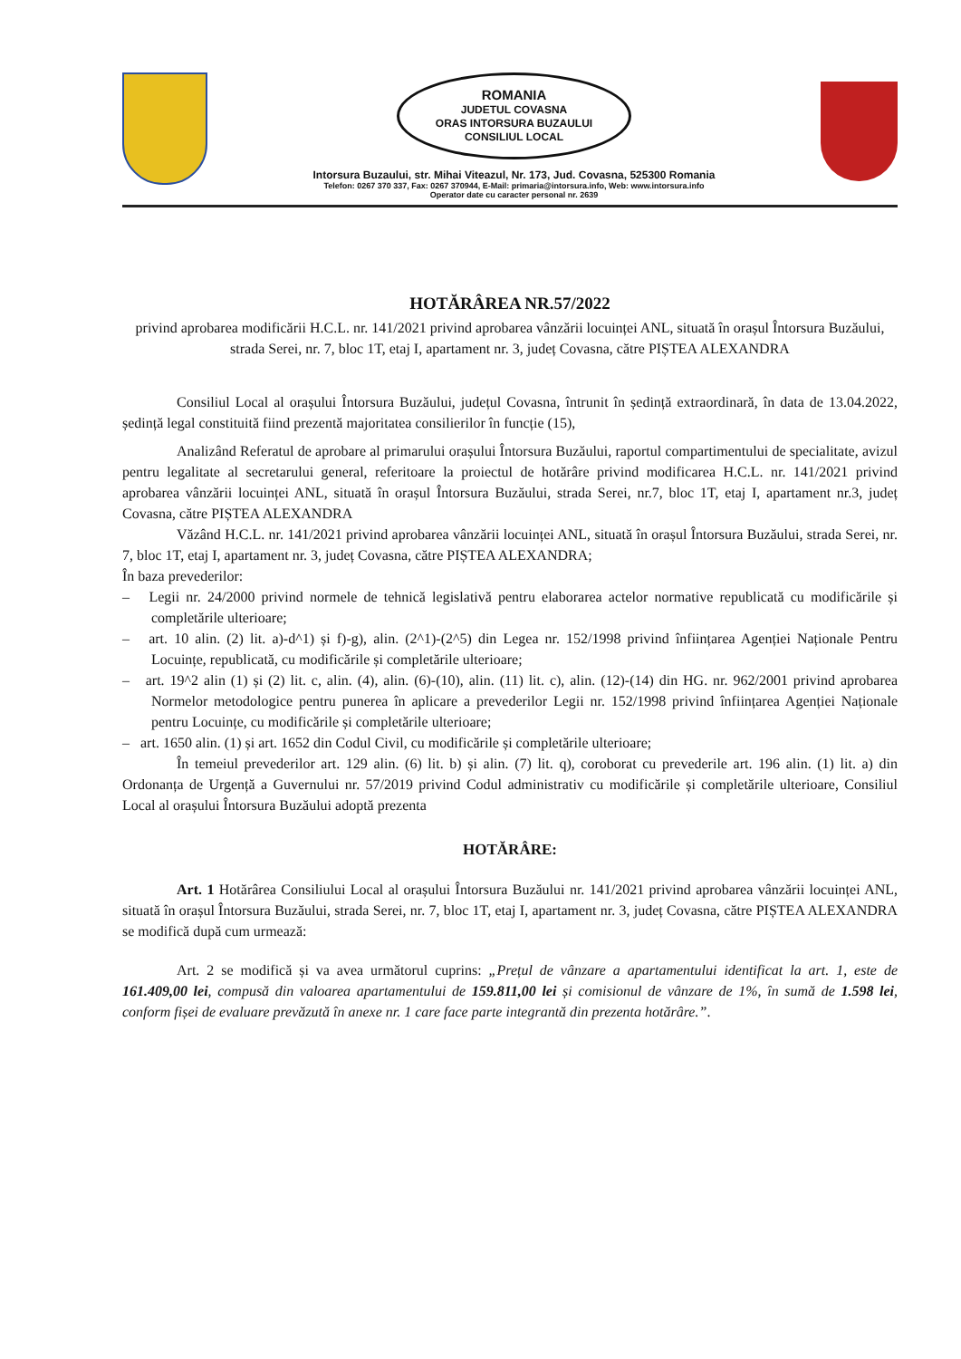ROMANIA
JUDETUL COVASNA
ORAS INTORSURA BUZAULUI
CONSILIUL LOCAL
Intorsura Buzaului, str. Mihai Viteazul, Nr. 173, Jud. Covasna, 525300 Romania
Telefon: 0267 370 337, Fax: 0267 370944, E-Mail: primaria@intorsura.info, Web: www.intorsura.info
Operator date cu caracter personal nr. 2639
HOTĂRÂREA NR.57/2022
privind aprobarea modificării H.C.L. nr. 141/2021 privind aprobarea vânzării locuinței ANL, situată în orașul Întorsura Buzăului, strada Serei, nr. 7, bloc 1T, etaj I, apartament nr. 3, județ Covasna, către PIȘTEA ALEXANDRA
Consiliul Local al orașului Întorsura Buzăului, județul Covasna, întrunit în ședință extraordinară, în data de 13.04.2022, ședință legal constituită fiind prezentă majoritatea consilierilor în funcție (15),
Analizând Referatul de aprobare al primarului orașului Întorsura Buzăului, raportul compartimentului de specialitate, avizul pentru legalitate al secretarului general, referitoare la proiectul de hotărâre privind modificarea H.C.L. nr. 141/2021 privind aprobarea vânzării locuinței ANL, situată în orașul Întorsura Buzăului, strada Serei, nr.7, bloc 1T, etaj I, apartament nr.3, județ Covasna, către PIȘTEA ALEXANDRA
Văzând H.C.L. nr. 141/2021 privind aprobarea vânzării locuinței ANL, situată în orașul Întorsura Buzăului, strada Serei, nr. 7, bloc 1T, etaj I, apartament nr. 3, județ Covasna, către PIȘTEA ALEXANDRA;
În baza prevederilor:
– Legii nr. 24/2000 privind normele de tehnică legislativă pentru elaborarea actelor normative republicată cu modificările și completările ulterioare;
– art. 10 alin. (2) lit. a)-d^1) și f)-g), alin. (2^1)-(2^5) din Legea nr. 152/1998 privind înființarea Agenției Naționale Pentru Locuințe, republicată, cu modificările și completările ulterioare;
– art. 19^2 alin (1) și (2) lit. c, alin. (4), alin. (6)-(10), alin. (11) lit. c), alin. (12)-(14) din HG. nr. 962/2001 privind aprobarea Normelor metodologice pentru punerea în aplicare a prevederilor Legii nr. 152/1998 privind înființarea Agenției Naționale pentru Locuințe, cu modificările și completările ulterioare;
– art. 1650 alin. (1) și art. 1652 din Codul Civil, cu modificările și completările ulterioare;
În temeiul prevederilor art. 129 alin. (6) lit. b) și alin. (7) lit. q), coroborat cu prevederile art. 196 alin. (1) lit. a) din Ordonanța de Urgență a Guvernului nr. 57/2019 privind Codul administrativ cu modificările și completările ulterioare, Consiliul Local al orașului Întorsura Buzăului adoptă prezenta
HOTĂRÂRE:
Art. 1 Hotărârea Consiliului Local al orașului Întorsura Buzăului nr. 141/2021 privind aprobarea vânzării locuinței ANL, situată în orașul Întorsura Buzăului, strada Serei, nr. 7, bloc 1T, etaj I, apartament nr. 3, județ Covasna, către PIȘTEA ALEXANDRA se modifică după cum urmează:
Art. 2 se modifică și va avea următorul cuprins: „Prețul de vânzare a apartamentului identificat la art. 1, este de 161.409,00 lei, compusă din valoarea apartamentului de 159.811,00 lei și comisionul de vânzare de 1%, în sumă de 1.598 lei, conform fișei de evaluare prevăzută în anexe nr. 1 care face parte integrantă din prezenta hotărâre.”.